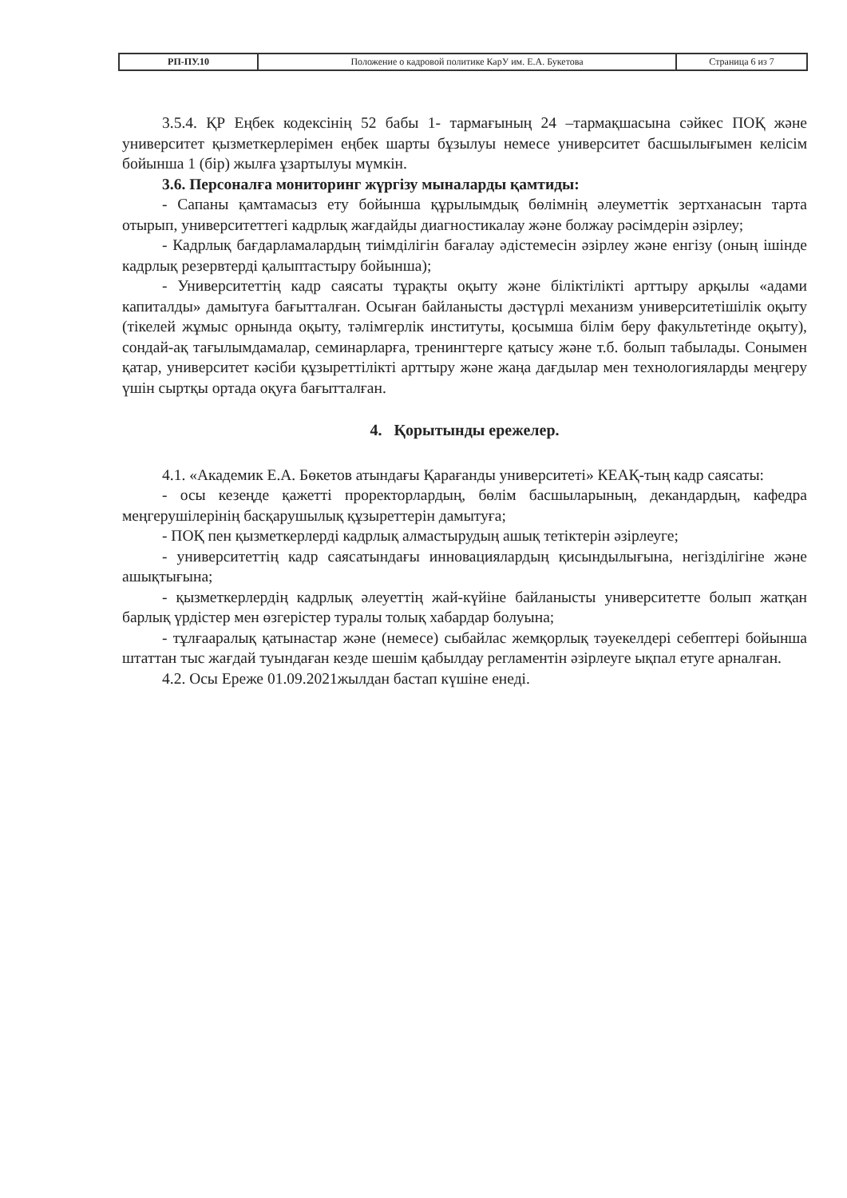| РП-ПУ.10 | Положение о кадровой политике КарУ им. Е.А. Букетова | Страница 6 из 7 |
3.5.4. ҚР Еңбек кодексінің 52 бабы 1- тармағының 24 –тармақшасына сәйкес ПОҚ және университет қызметкерлерімен еңбек шарты бұзылуы немесе университет басшылығымен келісім бойынша 1 (бір) жылға ұзартылуы мүмкін.
3.6. Персоналға мониторинг жүргізу мыналарды қамтиды:
- Сапаны қамтамасыз ету бойынша құрылымдық бөлімнің әлеуметтік зертханасын тарта отырып, университеттегі кадрлық жағдайды диагностикалау және болжау рәсімдерін әзірлеу;
- Кадрлық бағдарламалардың тиімділігін бағалау әдістемесін әзірлеу және енгізу (оның ішінде кадрлық резервтерді қалыптастыру бойынша);
- Университеттің кадр саясаты тұрақты оқыту және біліктілікті арттыру арқылы «адами капиталды» дамытуға бағытталған. Осыған байланысты дәстүрлі механизм университетішілік оқыту (тікелей жұмыс орнында оқыту, тәлімгерлік институты, қосымша білім беру факультетінде оқыту), сондай-ақ тағылымдамалар, семинарларға, тренингтерге қатысу және т.б. болып табылады. Сонымен қатар, университет кәсіби құзыреттілікті арттыру және жаңа дағдылар мен технологияларды меңгеру үшін сыртқы ортада оқуға бағытталған.
4. Қорытынды ережелер.
4.1. «Академик Е.А. Бөкетов атындағы Қарағанды университеті» КЕАҚ-тың кадр саясаты:
- осы кезеңде қажетті проректорлардың, бөлім басшыларының, декандардың, кафедра меңгерушілерінің басқарушылық құзыреттерін дамытуға;
- ПОҚ пен қызметкерлерді кадрлық алмастырудың ашық тетіктерін әзірлеуге;
- университеттің кадр саясатындағы инновациялардың қисындылығына, негізділігіне және ашықтығына;
- қызметкерлердің кадрлық әлеуеттің жай-күйіне байланысты университетте болып жатқан барлық үрдістер мен өзгерістер туралы толық хабардар болуына;
- тұлғааралық қатынастар және (немесе) сыбайлас жемқорлық тәуекелдері себептері бойынша штаттан тыс жағдай туындаған кезде шешім қабылдау регламентін әзірлеуге ықпал етуге арналған.
4.2. Осы Ереже 01.09.2021жылдан бастап күшіне енеді.